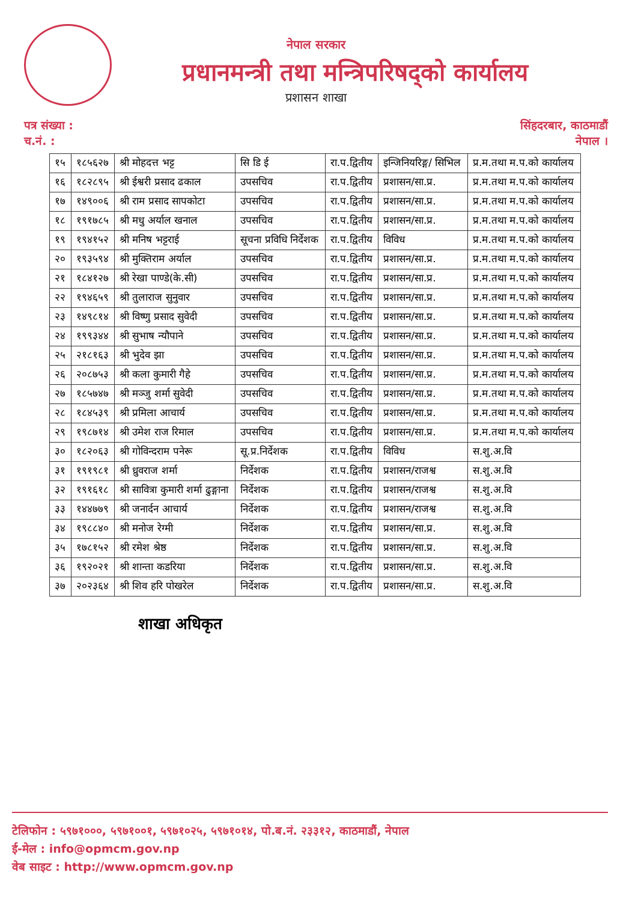नेपाल सरकार
प्रधानमन्त्री तथा मन्त्रिपरिषद्को कार्यालय
प्रशासन शाखा
पत्र संख्या :
च.नं. :
सिंहदरबार, काठमाडौं
नेपाल ।
| १५ | १८५६२७ | श्री मोहदत्त भट्ट | सि डि ई | रा.प.द्वितीय | इन्जिनियरिङ्ग/ सिभिल | प्र.म.तथा म.प.को कार्यालय |
| १६ | १८२८९५ | श्री ईश्वरी प्रसाद ढकाल | उपसचिव | रा.प.द्वितीय | प्रशासन/सा.प्र. | प्र.म.तथा म.प.को कार्यालय |
| १७ | १४९००६ | श्री राम प्रसाद सापकोटा | उपसचिव | रा.प.द्वितीय | प्रशासन/सा.प्र. | प्र.म.तथा म.प.को कार्यालय |
| १८ | १९१७८५ | श्री मधु अर्याल खनाल | उपसचिव | रा.प.द्वितीय | प्रशासन/सा.प्र. | प्र.म.तथा म.प.को कार्यालय |
| १९ | १९४१५२ | श्री मनिष भट्टराई | सूचना प्रविधि निर्देशक | रा.प.द्वितीय | विविध | प्र.म.तथा म.प.को कार्यालय |
| २० | १९३५९४ | श्री मुक्तिराम अर्याल | उपसचिव | रा.प.द्वितीय | प्रशासन/सा.प्र. | प्र.म.तथा म.प.को कार्यालय |
| २१ | १८४१२७ | श्री रेखा पाण्डे(के.सी) | उपसचिव | रा.प.द्वितीय | प्रशासन/सा.प्र. | प्र.म.तथा म.प.को कार्यालय |
| २२ | १९४६५९ | श्री तुलाराज सुनुवार | उपसचिव | रा.प.द्वितीय | प्रशासन/सा.प्र. | प्र.म.तथा म.प.को कार्यालय |
| २३ | १४९८१४ | श्री विष्णु प्रसाद सुवेदी | उपसचिव | रा.प.द्वितीय | प्रशासन/सा.प्र. | प्र.म.तथा म.प.को कार्यालय |
| २४ | १९९३४४ | श्री सुभाष न्यौपाने | उपसचिव | रा.प.द्वितीय | प्रशासन/सा.प्र. | प्र.म.तथा म.प.को कार्यालय |
| २५ | २१८१६३ | श्री भुदेव झा | उपसचिव | रा.प.द्वितीय | प्रशासन/सा.प्र. | प्र.म.तथा म.प.को कार्यालय |
| २६ | २०८७५३ | श्री कला कुमारी गैहे | उपसचिव | रा.प.द्वितीय | प्रशासन/सा.प्र. | प्र.म.तथा म.प.को कार्यालय |
| २७ | १८५७४७ | श्री मञ्जु शर्मा सुवेदी | उपसचिव | रा.प.द्वितीय | प्रशासन/सा.प्र. | प्र.म.तथा म.प.को कार्यालय |
| २८ | १८४५३९ | श्री प्रमिला आचार्य | उपसचिव | रा.प.द्वितीय | प्रशासन/सा.प्र. | प्र.म.तथा म.प.को कार्यालय |
| २९ | १९८७१४ | श्री उमेश राज रिमाल | उपसचिव | रा.प.द्वितीय | प्रशासन/सा.प्र. | प्र.म.तथा म.प.को कार्यालय |
| ३० | १८२०६३ | श्री गोविन्दराम पनेरू | सू.प्र.निर्देशक | रा.प.द्वितीय | विविध | स.शु.अ.वि |
| ३१ | १९१९८१ | श्री ध्रुवराज शर्मा | निर्देशक | रा.प.द्वितीय | प्रशासन/राजश्व | स.शु.अ.वि |
| ३२ | १९१६१८ | श्री सावित्रा कुमारी शर्मा ढुङ्गाना | निर्देशक | रा.प.द्वितीय | प्रशासन/राजश्व | स.शु.अ.वि |
| ३३ | १४४७७९ | श्री जनार्दन आचार्य | निर्देशक | रा.प.द्वितीय | प्रशासन/राजश्व | स.शु.अ.वि |
| ३४ | १९८८४० | श्री मनोज रेग्मी | निर्देशक | रा.प.द्वितीय | प्रशासन/सा.प्र. | स.शु.अ.वि |
| ३५ | १७८१५२ | श्री रमेश श्रेष्ठ | निर्देशक | रा.प.द्वितीय | प्रशासन/सा.प्र. | स.शु.अ.वि |
| ३६ | १९२०२१ | श्री शान्ता कडरिया | निर्देशक | रा.प.द्वितीय | प्रशासन/सा.प्र. | स.शु.अ.वि |
| ३७ | २०२३६४ | श्री शिव हरि पोखरेल | निर्देशक | रा.प.द्वितीय | प्रशासन/सा.प्र. | स.शु.अ.वि |
शाखा अधिकृत
टेलिफोन : ५९७१०००, ५९७१००१, ५९७१०२५, ५९७१०१४, पो.ब.नं. २३३१२, काठमाडौं, नेपाल
ई-मेल : info@opmcm.gov.np
वेब साइट : http://www.opmcm.gov.np